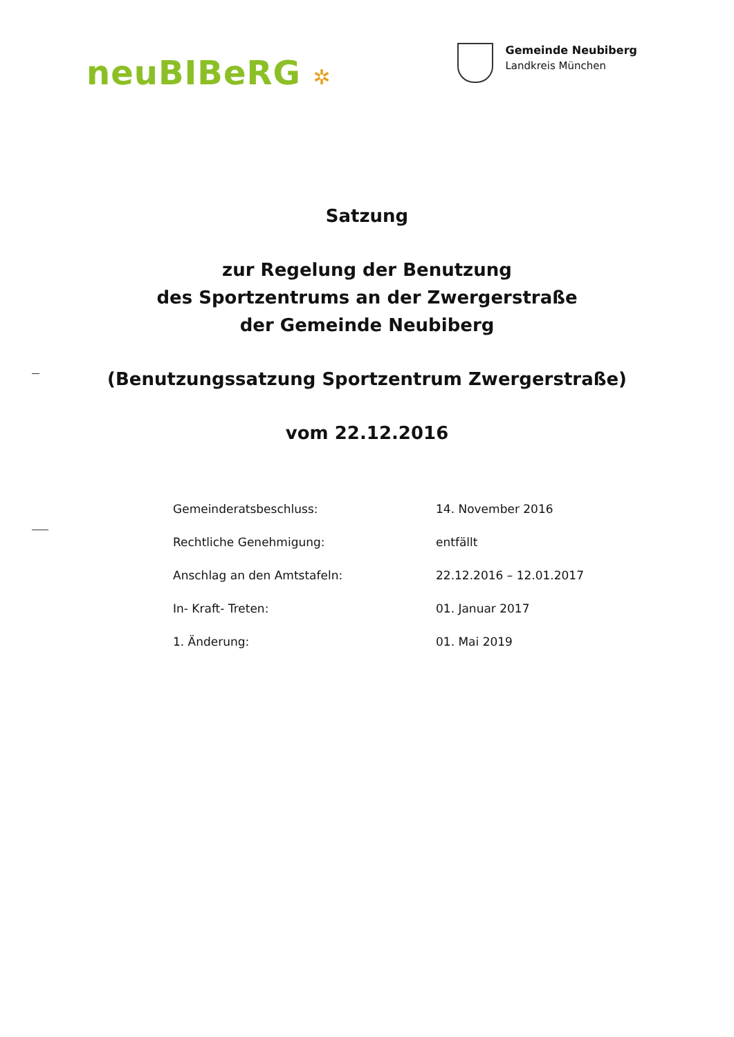neuBIBeRG ✲
Gemeinde Neubiberg
Landkreis München
Satzung
zur Regelung der Benutzung
des Sportzentrums an der Zwergerstraße
der Gemeinde Neubiberg
(Benutzungssatzung Sportzentrum Zwergerstraße)
vom 22.12.2016
| Gemeinderatsbeschluss: | 14. November 2016 |
| Rechtliche Genehmigung: | entfällt |
| Anschlag an den Amtstafeln: | 22.12.2016 – 12.01.2017 |
| In- Kraft- Treten: | 01. Januar 2017 |
| 1. Änderung: | 01. Mai 2019 |